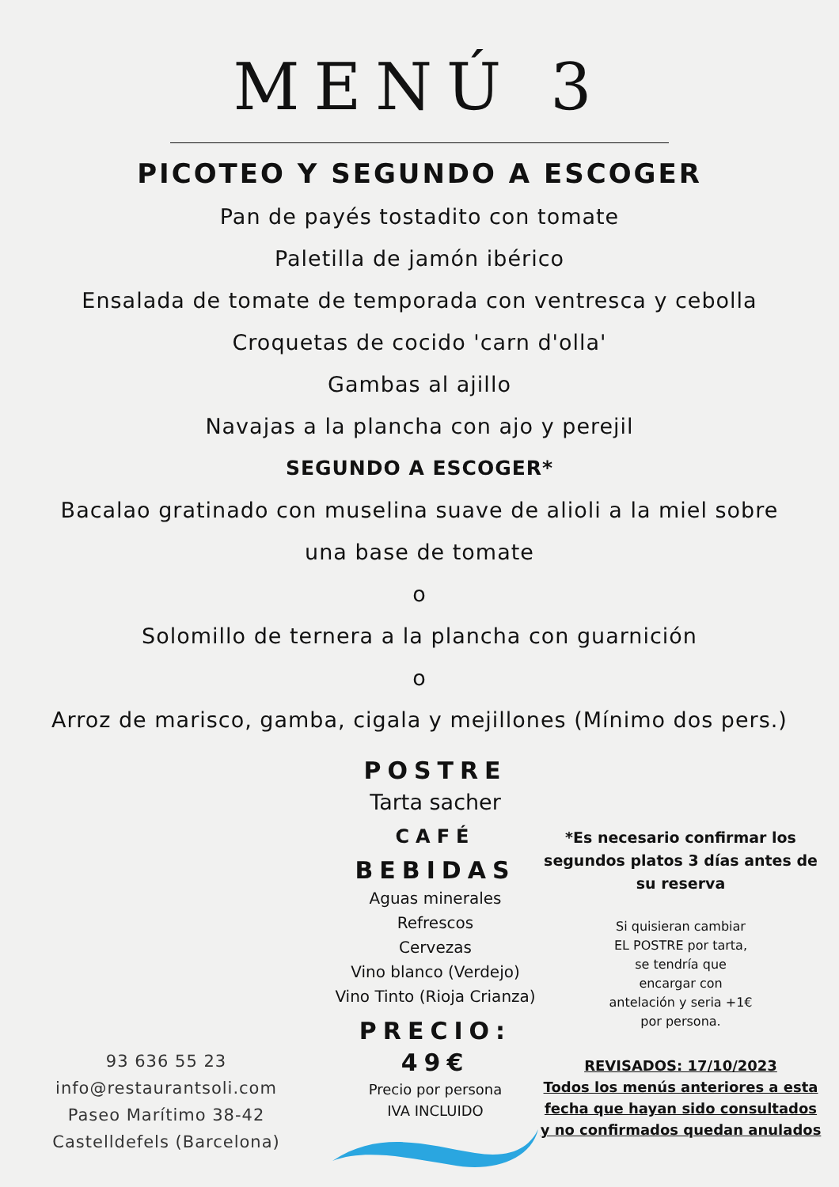MENÚ 3
PICOTEO Y SEGUNDO A ESCOGER
Pan de payés tostadito con tomate
Paletilla de jamón ibérico
Ensalada de tomate de temporada con ventresca y cebolla
Croquetas de cocido 'carn d'olla'
Gambas al ajillo
Navajas a la plancha con ajo y perejil
SEGUNDO A ESCOGER*
Bacalao gratinado con muselina suave de alioli a la miel sobre
una base de tomate
o
Solomillo de ternera a la plancha con guarnición
o
Arroz de marisco, gamba, cigala y mejillones (Mínimo dos pers.)
93 636 55 23
info@restaurantsoli.com
Paseo Marítimo 38-42
Castelldefels (Barcelona)
POSTRE
Tarta sacher
CAFÉ
BEBIDAS
Aguas minerales
Refrescos
Cervezas
Vino blanco (Verdejo)
Vino Tinto (Rioja Crianza)
PRECIO: 49€
Precio por persona
IVA INCLUIDO
*Es necesario confirmar los segundos platos 3 días antes de su reserva
Si quisieran cambiar
EL POSTRE por tarta,
se tendría que
encargar con
antelación y seria +1€
por persona.
REVISADOS: 17/10/2023
Todos los menús anteriores a esta fecha que hayan sido consultados y no confirmados quedan anulados